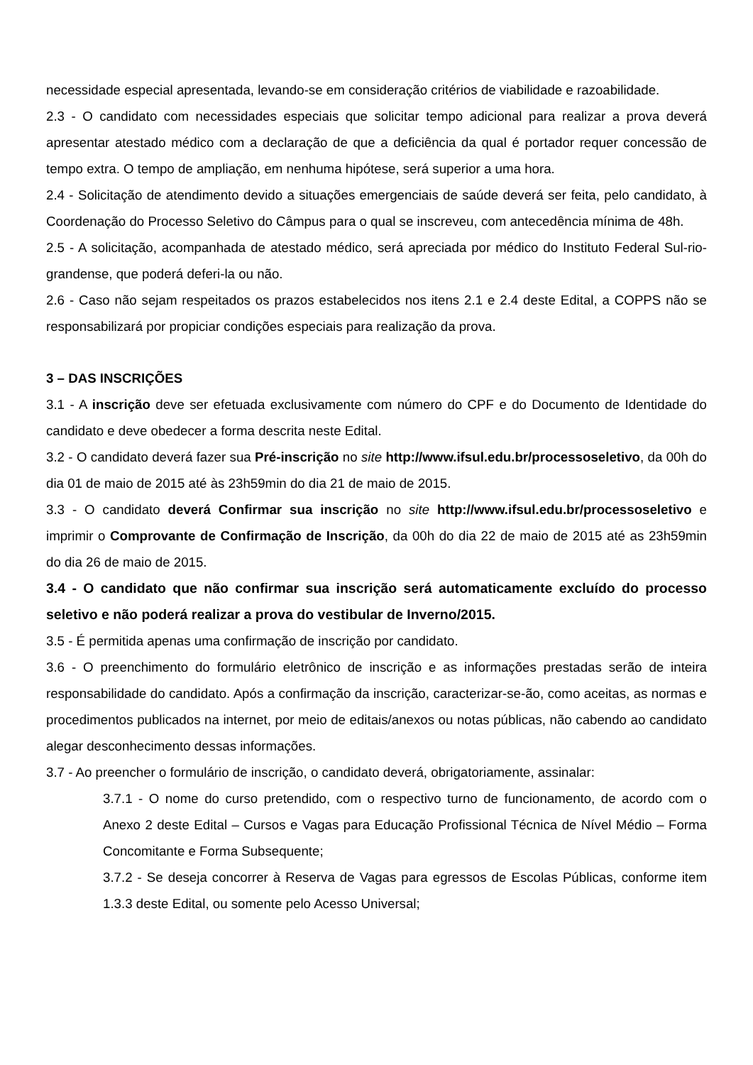necessidade especial apresentada, levando-se em consideração critérios de viabilidade e razoabilidade.
2.3 - O candidato com necessidades especiais que solicitar tempo adicional para realizar a prova deverá apresentar atestado médico com a declaração de que a deficiência da qual é portador requer concessão de tempo extra. O tempo de ampliação, em nenhuma hipótese, será superior a uma hora.
2.4 - Solicitação de atendimento devido a situações emergenciais de saúde deverá ser feita, pelo candidato, à Coordenação do Processo Seletivo do Câmpus para o qual se inscreveu, com antecedência mínima de 48h.
2.5 - A solicitação, acompanhada de atestado médico, será apreciada por médico do Instituto Federal Sul-rio-grandense, que poderá deferi-la ou não.
2.6 - Caso não sejam respeitados os prazos estabelecidos nos itens 2.1 e 2.4 deste Edital, a COPPS não se responsabilizará por propiciar condições especiais para realização da prova.
3 – DAS INSCRIÇÕES
3.1 - A inscrição deve ser efetuada exclusivamente com número do CPF e do Documento de Identidade do candidato e deve obedecer a forma descrita neste Edital.
3.2 - O candidato deverá fazer sua Pré-inscrição no site http://www.ifsul.edu.br/processoseletivo, da 00h do dia 01 de maio de 2015 até às 23h59min do dia 21 de maio de 2015.
3.3 - O candidato deverá Confirmar sua inscrição no site http://www.ifsul.edu.br/processoseletivo e imprimir o Comprovante de Confirmação de Inscrição, da 00h do dia 22 de maio de 2015 até as 23h59min do dia 26 de maio de 2015.
3.4 - O candidato que não confirmar sua inscrição será automaticamente excluído do processo seletivo e não poderá realizar a prova do vestibular de Inverno/2015.
3.5 - É permitida apenas uma confirmação de inscrição por candidato.
3.6 - O preenchimento do formulário eletrônico de inscrição e as informações prestadas serão de inteira responsabilidade do candidato. Após a confirmação da inscrição, caracterizar-se-ão, como aceitas, as normas e procedimentos publicados na internet, por meio de editais/anexos ou notas públicas, não cabendo ao candidato alegar desconhecimento dessas informações.
3.7 - Ao preencher o formulário de inscrição, o candidato deverá, obrigatoriamente, assinalar:
3.7.1 - O nome do curso pretendido, com o respectivo turno de funcionamento, de acordo com o Anexo 2 deste Edital – Cursos e Vagas para Educação Profissional Técnica de Nível Médio – Forma Concomitante e Forma Subsequente;
3.7.2 - Se deseja concorrer à Reserva de Vagas para egressos de Escolas Públicas, conforme item 1.3.3 deste Edital, ou somente pelo Acesso Universal;